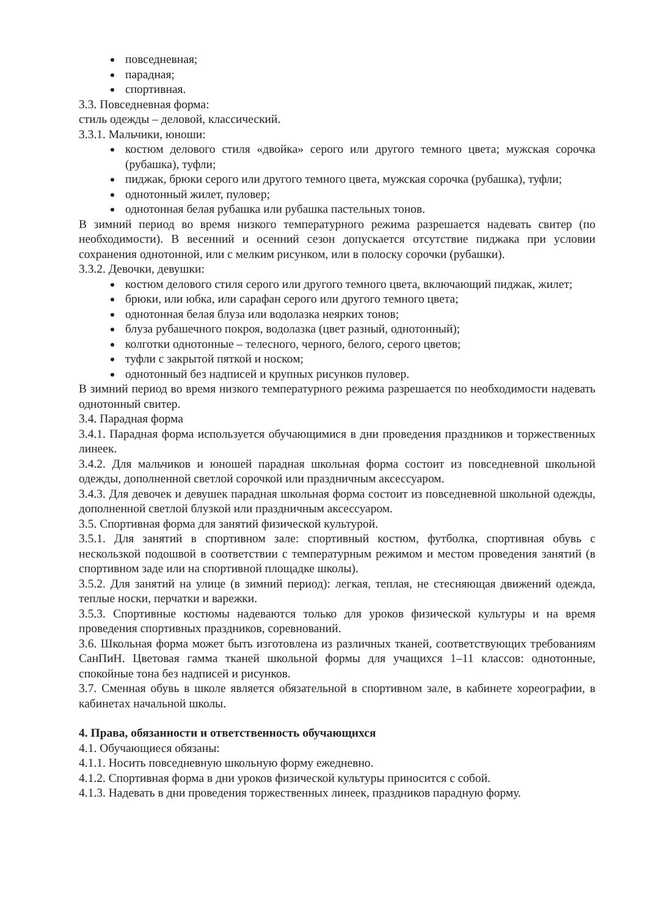повседневная;
парадная;
спортивная.
3.3. Повседневная форма:
стиль одежды – деловой, классический.
3.3.1. Мальчики, юноши:
костюм делового стиля «двойка» серого или другого темного цвета; мужская сорочка (рубашка), туфли;
пиджак, брюки серого или другого темного цвета, мужская сорочка (рубашка), туфли;
однотонный жилет, пуловер;
однотонная белая рубашка или рубашка пастельных тонов.
В зимний период во время низкого температурного режима разрешается надевать свитер (по необходимости). В весенний и осенний сезон допускается отсутствие пиджака при условии сохранения однотонной, или с мелким рисунком, или в полоску сорочки (рубашки).
3.3.2. Девочки, девушки:
костюм делового стиля серого или другого темного цвета, включающий пиджак, жилет;
брюки, или юбка, или сарафан серого или другого темного цвета;
однотонная белая блуза или водолазка неяркиx тонов;
блуза рубашечного покроя, водолазка (цвет разный, однотонный);
колготки однотонные – телесного, черного, белого, серого цветов;
туфли с закрытой пяткой и носком;
однотонный без надписей и крупных рисунков пуловер.
В зимний период во время низкого температурного режима разрешается по необходимости надевать однотонный свитер.
3.4. Парадная форма
3.4.1. Парадная форма используется обучающимися в дни проведения праздников и торжественных линеек.
3.4.2. Для мальчиков и юношей парадная школьная форма состоит из повседневной школьной одежды, дополненной светлой сорочкой или праздничным аксессуаром.
3.4.3. Для девочек и девушек парадная школьная форма состоит из повседневной школьной одежды, дополненной светлой блузкой или праздничным аксессуаром.
3.5. Спортивная форма для занятий физической культурой.
3.5.1. Для занятий в спортивном зале: спортивный костюм, футболка, спортивная обувь с нескользкой подошвой в соответствии с температурным режимом и местом проведения занятий (в спортивном заде или на спортивной площадке школы).
3.5.2. Для занятий на улице (в зимний период): легкая, теплая, не стесняющая движений одежда, теплые носки, перчатки и варежки.
3.5.3. Спортивные костюмы надеваются только для уроков физической культуры и на время проведения спортивных праздников, соревнований.
3.6. Школьная форма может быть изготовлена из различных тканей, соответствующих требованиям СанПиН. Цветовая гамма тканей школьной формы для учащихся 1–11 классов: однотонные, спокойные тона без надписей и рисунков.
3.7. Сменная обувь в школе является обязательной в спортивном зале, в кабинете хореографии, в кабинетах начальной школы.
4. Права, обязанности и ответственность обучающихся
4.1. Обучающиеся обязаны:
4.1.1. Носить повседневную школьную форму ежедневно.
4.1.2. Спортивная форма в дни уроков физической культуры приносится с собой.
4.1.3. Надевать в дни проведения торжественных линеек, праздников парадную форму.